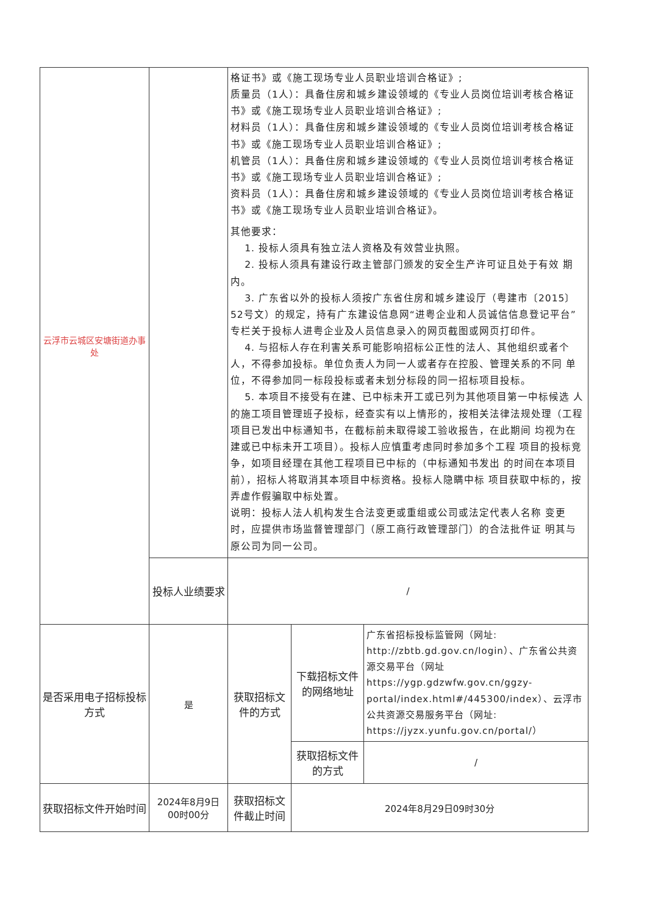| 云浮市云城区安塘街道办事处 | | 格证书》或《施工现场专业人员职业培训合格证》; 质量员（1人）：具备住房和城乡建设领域的《专业人员岗位培训考核合格证书》或《施工现场专业人员职业培训合格证》; 材料员（1人）：具备住房和城乡建设领域的《专业人员岗位培训考核合格证书》或《施工现场专业人员职业培训合格证》; 机管员（1人）：具备住房和城乡建设领域的《专业人员岗位培训考核合格证书》或《施工现场专业人员职业培训合格证》; 资料员（1人）：具备住房和城乡建设领域的《专业人员岗位培训考核合格证书》或《施工现场专业人员职业培训合格证》。 其他要求： 1. 投标人须具有独立法人资格及有效营业执照。 2. 投标人须具有建设行政主管部门颁发的安全生产许可证且处于有效 期内。 3. 广东省以外的投标人须按广东省住房和城乡建设厅（粤建市〔2015〕52号文）的规定，持有广东建设信息网“进粤企业和人员诚信信息登记平台”专栏关于投标人进粤企业及人员信息录入的网页截图或网页打印件。 4. 与招标人存在利害关系可能影响招标公正性的法人、其他组织或者个 人，不得参加投标。单位负责人为同一人或者存在控股、管理关系的不同 单位，不得参加同一标段投标或者未划分标段的同一招标项目投标。 5. 本项目不接受有在建、已中标未开工或已列为其他项目第一中标候选 人的施工项目管理班子投标，经查实有以上情形的，按相关法律法规处理（工程项目已发出中标通知书，在截标前未取得竣工验收报告，在此期间 均视为在建或已中标未开工项目）。投标人应慎重考虑同时参加多个工程 项目的投标竞争，如项目经理在其他工程项目已中标的（中标通知书发出 的时间在本项目前），招标人将取消其本项目中标资格。投标人隐瞒中标 项目获取中标的，按弄虚作假骗取中标处置。 说明：投标人法人机构发生合法变更或重组或公司或法定代表人名称 变更时，应提供市场监督管理部门（原工商行政管理部门）的合法批件证 明其与原公司为同一公司。 | | |
| | 投标人业绩要求 | / | | |
| 是否采用电子招标投标方式 | 是 | 获取招标文件的方式 | 下载招标文件的网络地址 | 广东省招标投标监管网（网址: http://zbtb.gd.gov.cn/login）、广东省公共资源交易平台（网址 https://ygp.gdzwfw.gov.cn/ggzy-portal/index.html#/445300/index）、云浮市公共资源交易服务平台（网址: https://jyzx.yunfu.gov.cn/portal/） |
| | | | 获取招标文件的方式 | / |
| 获取招标文件开始时间 | 2024年8月9日 00时00分 | 获取招标文件截止时间 | 2024年8月29日09时30分 | |